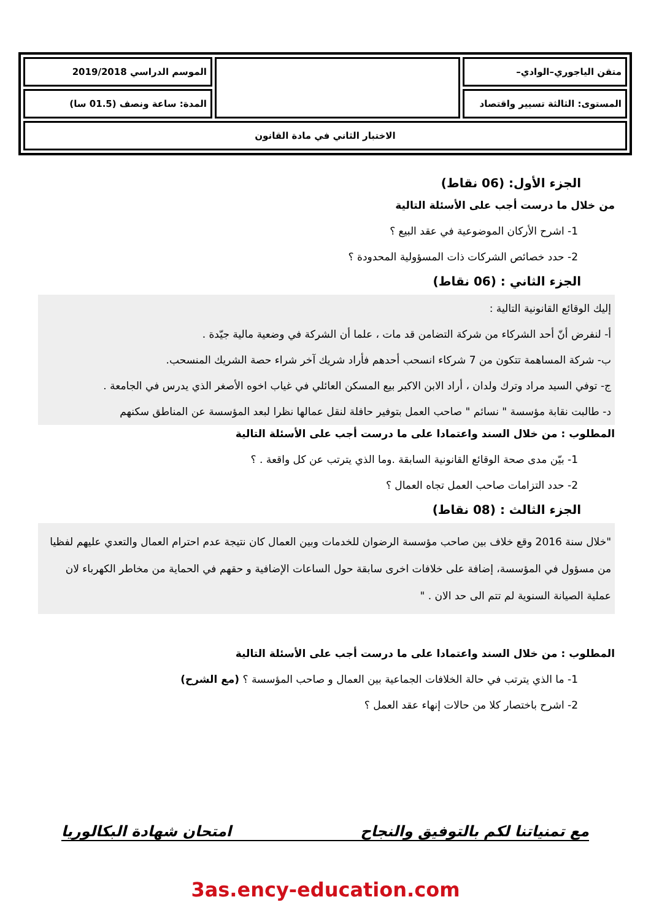| متقن الياجوري–الوادي– | | الموسم الدراسي 2019/2018 |
| المستوى: الثالثة تسيير واقتصاد | | المدة: ساعة ونصف (01.5 سا) |
| الاختبار الثاني في مادة القانون | | |
الجزء الأول: (06 نقاط)
من خلال ما درست أجب على الأسئلة التالية
1- اشرح الأركان الموضوعية في عقد البيع ؟
2- حدد خصائص الشركات ذات المسؤولية المحدودة ؟
الجزء الثاني : (06 نقاط)
إليك الوقائع القانونية التالية :
أ- لنفرض أنّ أحد الشركاء من شركة التضامن قد مات ، علما أن الشركة في وضعية مالية جيّدة .
ب- شركة المساهمة تتكون من 7 شركاء انسحب أحدهم فأراد شريك آخر شراء حصة الشريك المنسحب.
ج- توفي السيد مراد وترك ولدان ، أراد الابن الاكبر بيع المسكن العائلي في غياب اخوه الأصغر الذي يدرس في الجامعة .
د- طالبت نقابة مؤسسة " نسائم " صاحب العمل بتوفير حافلة لنقل عمالها نظرا لبعد المؤسسة عن المناطق سكنهم
المطلوب : من خلال السند واعتمادا على ما درست أجب على الأسئلة التالية
1- بيّن مدى صحة الوقائع القانونية السابقة .وما الذي يترتب عن كل واقعة . ؟
2- حدد التزامات صاحب العمل تجاه العمال ؟
الجزء الثالث : (08 نقاط)
"خلال سنة 2016 وقع خلاف بين صاحب مؤسسة الرضوان للخدمات وبين العمال كان نتيجة عدم احترام العمال والتعدي عليهم لفظيا من مسؤول في المؤسسة، إضافة على خلافات اخرى سابقة حول الساعات الإضافية و حقهم في الحماية من مخاطر الكهرباء لان عملية الصيانة السنوية لم تتم الى حد الان . "
المطلوب : من خلال السند واعتمادا على ما درست أجب على الأسئلة التالية
1- ما الذي يترتب في حالة الخلافات الجماعية بين العمال و صاحب المؤسسة ؟ (مع الشرح)
2- اشرح باختصار كلا من حالات إنهاء عقد العمل ؟
مع تمنياتنا لكم بالتوفيق والنجاح امتحان شهادة البكالوريا
3as.ency-education.com